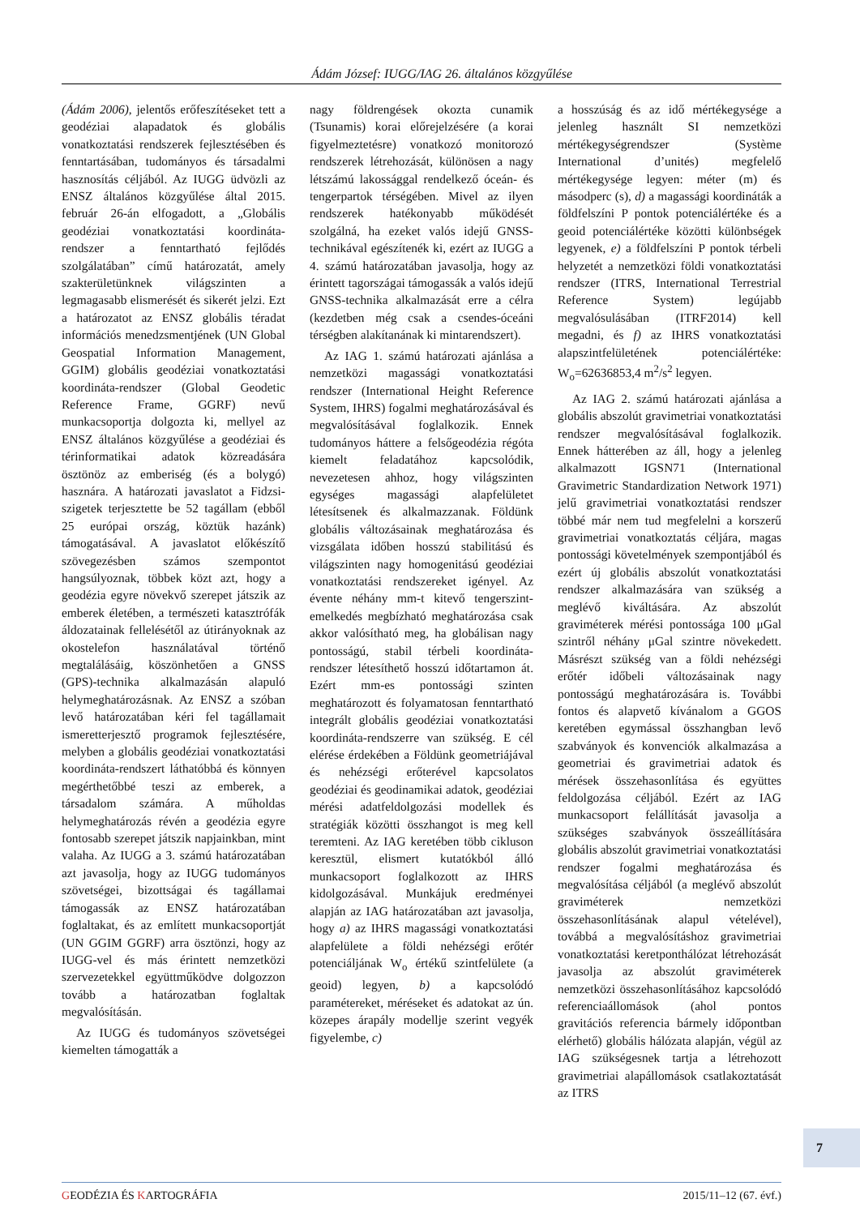Ádám József: IUGG/IAG 26. általános közgyűlése
(Ádám 2006), jelentős erőfeszítéseket tett a geodéziai alapadatok és globális vonatkoztatási rendszerek fejlesztésében és fenntartásában, tudományos és társadalmi hasznosítás céljából. Az IUGG üdvözli az ENSZ általános közgyűlése által 2015. február 26-án elfogadott, a „Globális geodéziai vonatkoztatási koordináta-rendszer a fenntartható fejlődés szolgálatában” című határozatát, amely szakterületünknek világszinten a legmagasabb elismerését és sikerét jelzi. Ezt a határozatot az ENSZ globális téradat információs menedzsmentjének (UN Global Geospatial Information Management, GGIM) globális geodéziai vonatkoztatási koordináta-rendszer (Global Geodetic Reference Frame, GGRF) nevű munkacsoportja dolgozta ki, mellyel az ENSZ általános közgyűlése a geodéziai és térinformatikai adatok közreadására ösztönöz az emberiség (és a bolygó) hasznára. A határozati javaslatot a Fidzsi-szigetek terjesztette be 52 tagállam (ebből 25 európai ország, köztük hazánk) támogatásával. A javaslatot előkészítő szövegezésben számos szempontot hangsúlyoznak, többek közt azt, hogy a geodézia egyre növekvő szerepet játszik az emberek életében, a természeti katasztrófák áldozatainak fellelésétől az útirányoknak az okostelefon használatával történő megtalálásáig, köszönhetően a GNSS (GPS)-technika alkalmazásán alapuló helymeghatározásnak. Az ENSZ a szóban levő határozatában kéri fel tagállamait ismeretterjesztő programok fejlesztésére, melyben a globális geodéziai vonatkoztatási koordináta-rendszert láthatóbbá és könnyen megérthetőbbé teszi az emberek, a társadalom számára. A műholdas helymeghatározás révén a geodézia egyre fontosabb szerepet játszik napjainkban, mint valaha. Az IUGG a 3. számú határozatában azt javasolja, hogy az IUGG tudományos szövetségei, bizottságai és tagállamai támogassák az ENSZ határozatában foglaltakat, és az említett munkacsoportját (UN GGIM GGRF) arra ösztönzi, hogy az IUGG-vel és más érintett nemzetközi szervezetekkel együttműködve dolgozzon tovább a határozatban foglaltak megvalósításán.
Az IUGG és tudományos szövetségei kiemelten támogatták a
nagy földrengések okozta cunamik (Tsunamis) korai előrejelzésére (a korai figyelmeztetésre) vonatkozó monitorozó rendszerek létrehozását, különösen a nagy létszámú lakossággal rendelkező óceán- és tengerpartok térségében. Mivel az ilyen rendszerek hatékonyabb működését szolgálná, ha ezeket valós idejű GNSS-technikával egészítenék ki, ezért az IUGG a 4. számú határozatában javasolja, hogy az érintett tagországai támogassák a valós idejű GNSS-technika alkalmazását erre a célra (kezdetben még csak a csendes-óceáni térségben alakítanának ki mintarendszert).
Az IAG 1. számú határozati ajánlása a nemzetközi magassági vonatkoztatási rendszer (International Height Reference System, IHRS) fogalmi meghatározásával és megvalósításával foglalkozik. Ennek tudományos háttere a felsőgeodézia régóta kiemelt feladatához kapcsolódik, nevezetesen ahhoz, hogy világszinten egységes magassági alapfelületet létesítsenek és alkalmazzanak. Földünk globális változásainak meghatározása és vizsgálata időben hosszú stabilitású és világszinten nagy homogenitású geodéziai vonatkoztatási rendszereket igényel. Az évente néhány mm-t kitevő tengerszint-emelkedés megbízható meghatározása csak akkor valósítható meg, ha globálisan nagy pontosságú, stabil térbeli koordináta-rendszer létesíthető hosszú időtartamon át. Ezért mm-es pontossági szinten meghatározott és folyamatosan fenntartható integrált globális geodéziai vonatkoztatási koordináta-rendszerre van szükség. E cél elérése érdekében a Földünk geometriájával és nehézségi erőterével kapcsolatos geodéziai és geodinamikai adatok, geodéziai mérési adatfeldolgozási modellek és stratégiák közötti összhangot is meg kell teremteni. Az IAG keretében több cikluson keresztül, elismert kutatókból álló munkacsoport foglalkozott az IHRS kidolgozásával. Munkájuk eredményei alapján az IAG határozatában azt javasolja, hogy a) az IHRS magassági vonatkoztatási alapfelülete a földi nehézségi erőtér potenciáljának W<sub>o</sub> értékű szintfelülete (a geoid) legyen, b) a kapcsolódó paramétereket, méréseket és adatokat az ún. közepes árapály modellje szerint vegyék figyelembe, c)
a hosszúság és az idő mértékegysége a jelenleg használt SI nemzetközi mértékegységrendszer (Système International d’unités) megfelelő mértékegysége legyen: méter (m) és másodperc (s), d) a magassági koordináták a földfelszíni P pontok potenciálértéke és a geoid potenciálértéke közötti különbségek legyenek, e) a földfelszíni P pontok térbeli helyzetét a nemzetközi földi vonatkoztatási rendszer (ITRS, International Terrestrial Reference System) legújabb megvalósulásában (ITRF2014) kell megadni, és f) az IHRS vonatkoztatási alapszintfelületének potenciálértéke: W<sub>o</sub>=62636853,4 m<sup>2</sup>/s<sup>2</sup> legyen.
Az IAG 2. számú határozati ajánlása a globális abszolút gravimetriai vonatkoztatási rendszer megvalósításával foglalkozik. Ennek hátterében az áll, hogy a jelenleg alkalmazott IGSN71 (International Gravimetric Standardization Network 1971) jelű gravimetriai vonatkoztatási rendszer többé már nem tud megfelelni a korszerű gravimetriai vonatkoztatás céljára, magas pontossági követelmények szempontjából és ezért új globális abszolút vonatkoztatási rendszer alkalmazására van szükség a meglévő kiváltására. Az abszolút graviméterek mérési pontossága 100 μGal szintről néhány μGal szintre növekedett. Másrészt szükség van a földi nehézségi erőtér időbeli változásainak nagy pontosságú meghatározására is. További fontos és alapvető kívánalom a GGOS keretében egymással összhangban levő szabványok és konvenciók alkalmazása a geometriai és gravimetriai adatok és mérések összehasonlítása és együttes feldolgozása céljából. Ezért az IAG munkacsoport felállítását javasolja a szükséges szabványok összeállítására globális abszolút gravimetriai vonatkoztatási rendszer fogalmi meghatározása és megvalósítása céljából (a meglévő abszolút graviméterek nemzetközi összehasonlításának alapul vételével), továbbá a megvalósításhoz gravimetriai vonatkoztatási keretponthálózat létrehozását javasolja az abszolút graviméterek nemzetközi összehasonlításához kapcsolódó referenciaállomások (ahol pontos gravitációs referencia bármely időpontban elérhető) globális hálózata alapján, végül az IAG szükségesnek tartja a létrehozott gravimetriai alapállomások csatlakoztatását az ITRS
7
GEODÉZIA ÉS KARTOGRÁFIA 2015/11–12 (67. évf.)